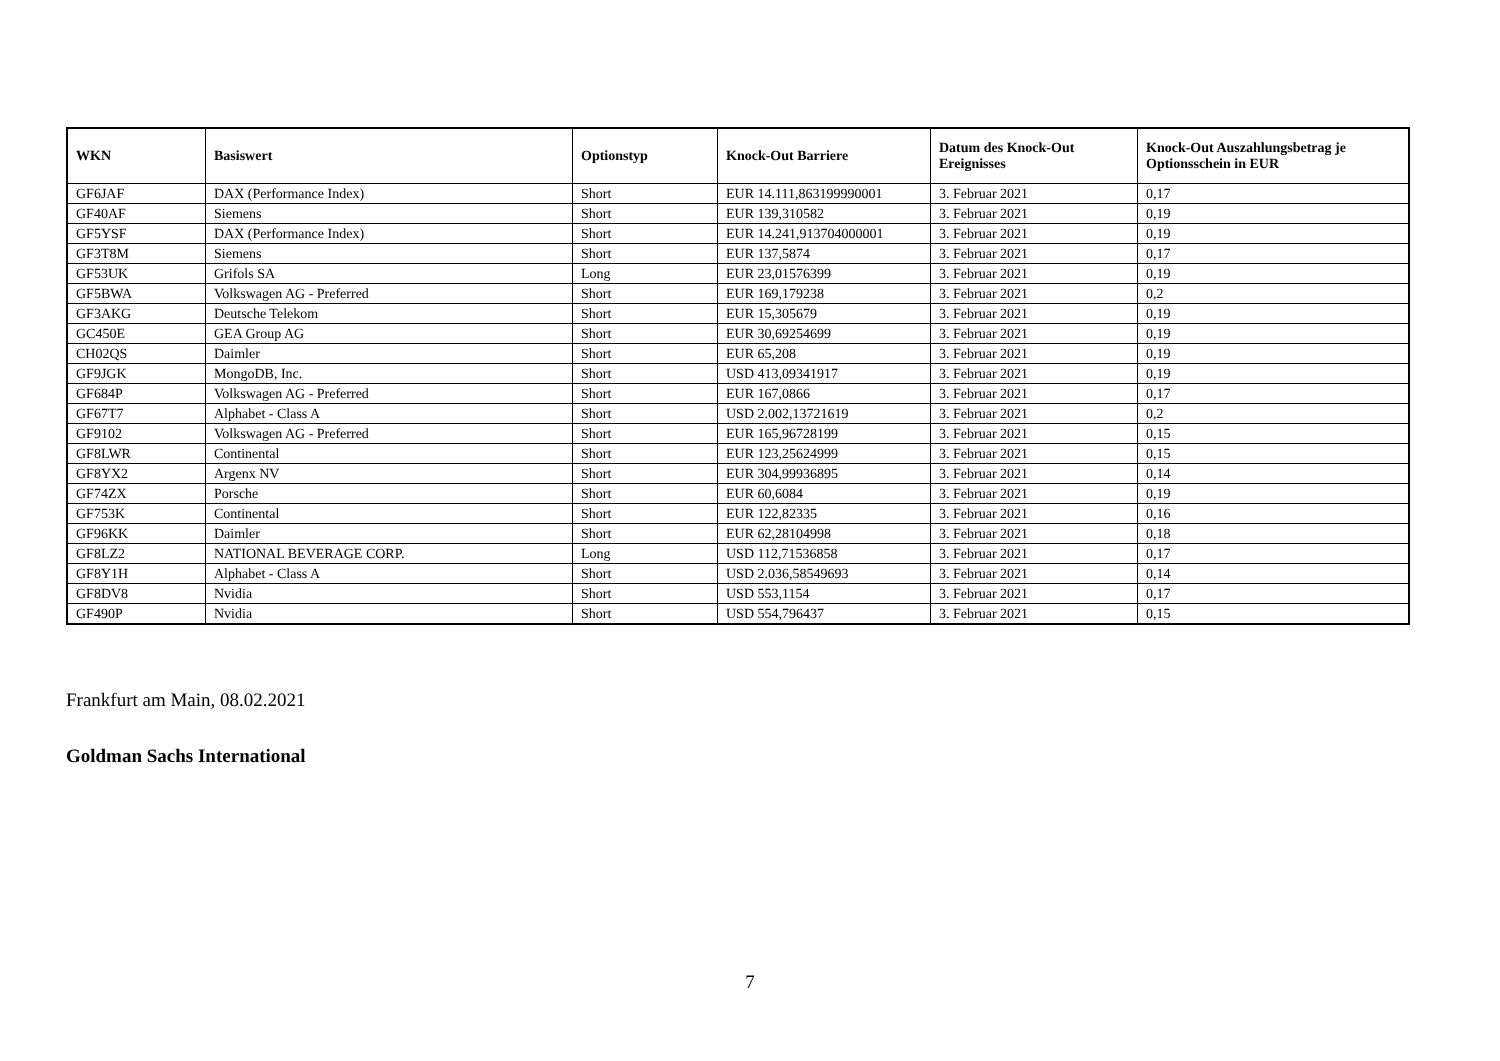| WKN | Basiswert | Optionstyp | Knock-Out Barriere | Datum des Knock-Out Ereignisses | Knock-Out Auszahlungsbetrag je Optionsschein in EUR |
| --- | --- | --- | --- | --- | --- |
| GF6JAF | DAX (Performance Index) | Short | EUR 14.111,863199990001 | 3. Februar 2021 | 0,17 |
| GF40AF | Siemens | Short | EUR 139,310582 | 3. Februar 2021 | 0,19 |
| GF5YSF | DAX (Performance Index) | Short | EUR 14.241,913704000001 | 3. Februar 2021 | 0,19 |
| GF3T8M | Siemens | Short | EUR 137,5874 | 3. Februar 2021 | 0,17 |
| GF53UK | Grifols SA | Long | EUR 23,01576399 | 3. Februar 2021 | 0,19 |
| GF5BWA | Volkswagen AG - Preferred | Short | EUR 169,179238 | 3. Februar 2021 | 0,2 |
| GF3AKG | Deutsche Telekom | Short | EUR 15,305679 | 3. Februar 2021 | 0,19 |
| GC450E | GEA Group AG | Short | EUR 30,69254699 | 3. Februar 2021 | 0,19 |
| CH02QS | Daimler | Short | EUR 65,208 | 3. Februar 2021 | 0,19 |
| GF9JGK | MongoDB, Inc. | Short | USD 413,09341917 | 3. Februar 2021 | 0,19 |
| GF684P | Volkswagen AG - Preferred | Short | EUR 167,0866 | 3. Februar 2021 | 0,17 |
| GF67T7 | Alphabet - Class A | Short | USD 2.002,13721619 | 3. Februar 2021 | 0,2 |
| GF9102 | Volkswagen AG - Preferred | Short | EUR 165,96728199 | 3. Februar 2021 | 0,15 |
| GF8LWR | Continental | Short | EUR 123,25624999 | 3. Februar 2021 | 0,15 |
| GF8YX2 | Argenx NV | Short | EUR 304,99936895 | 3. Februar 2021 | 0,14 |
| GF74ZX | Porsche | Short | EUR 60,6084 | 3. Februar 2021 | 0,19 |
| GF753K | Continental | Short | EUR 122,82335 | 3. Februar 2021 | 0,16 |
| GF96KK | Daimler | Short | EUR 62,28104998 | 3. Februar 2021 | 0,18 |
| GF8LZ2 | NATIONAL BEVERAGE CORP. | Long | USD 112,71536858 | 3. Februar 2021 | 0,17 |
| GF8Y1H | Alphabet - Class A | Short | USD 2.036,58549693 | 3. Februar 2021 | 0,14 |
| GF8DV8 | Nvidia | Short | USD 553,1154 | 3. Februar 2021 | 0,17 |
| GF490P | Nvidia | Short | USD 554,796437 | 3. Februar 2021 | 0,15 |
Frankfurt am Main, 08.02.2021
Goldman Sachs International
7